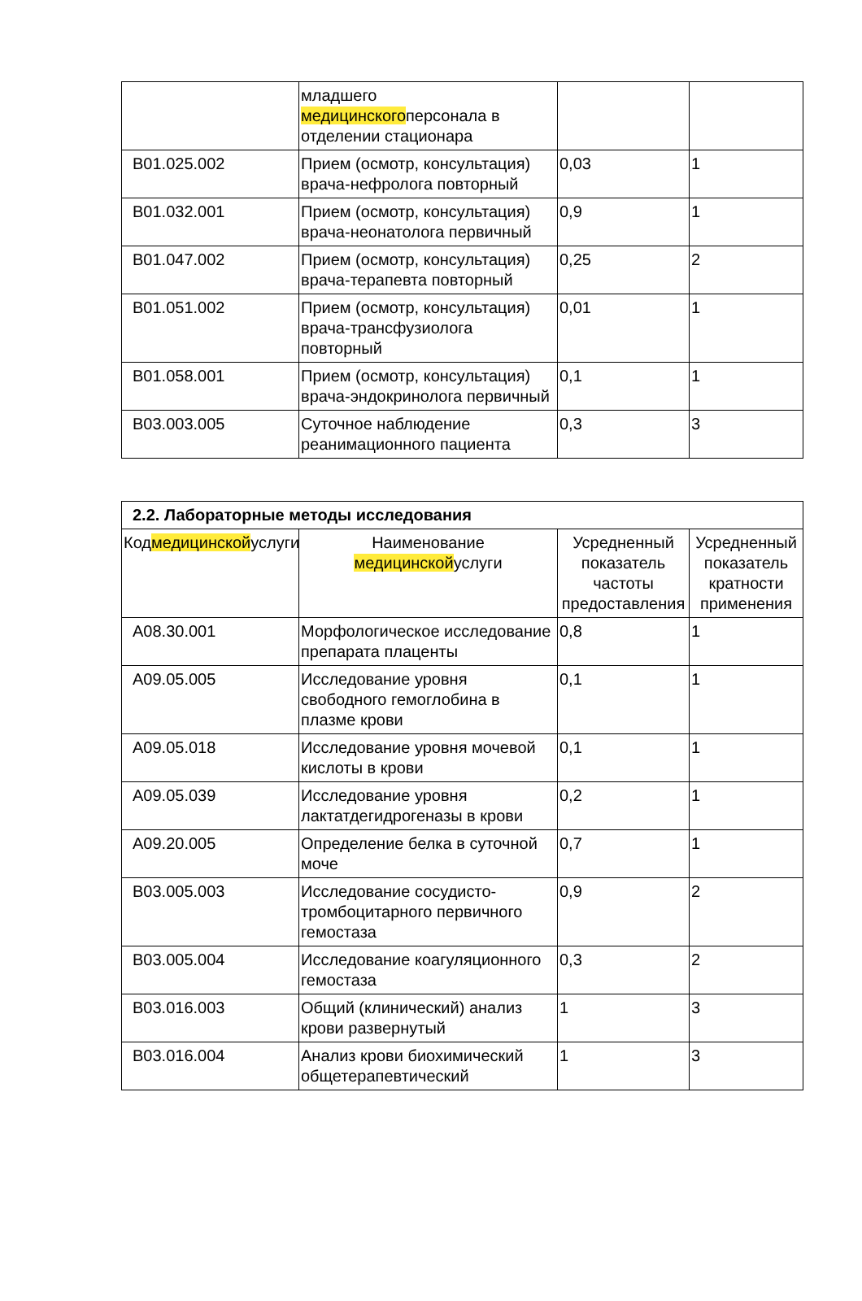| | младшего медицинского персонала в отделении стационара | | |
| B01.025.002 | Прием (осмотр, консультация) врача-нефролога повторный | 0,03 | 1 |
| B01.032.001 | Прием (осмотр, консультация) врача-неонатолога первичный | 0,9 | 1 |
| B01.047.002 | Прием (осмотр, консультация) врача-терапевта повторный | 0,25 | 2 |
| B01.051.002 | Прием (осмотр, консультация) врача-трансфузиолога повторный | 0,01 | 1 |
| B01.058.001 | Прием (осмотр, консультация) врача-эндокринолога первичный | 0,1 | 1 |
| B03.003.005 | Суточное наблюдение реанимационного пациента | 0,3 | 3 |
| 2.2. Лабораторные методы исследования | | | |
| Код медицинской услуги | Наименование медицинской услуги | Усредненный показатель частоты предоставления | Усредненный показатель кратности применения |
| A08.30.001 | Морфологическое исследование препарата плаценты | 0,8 | 1 |
| A09.05.005 | Исследование уровня свободного гемоглобина в плазме крови | 0,1 | 1 |
| A09.05.018 | Исследование уровня мочевой кислоты в крови | 0,1 | 1 |
| A09.05.039 | Исследование уровня лактатдегидрогеназы в крови | 0,2 | 1 |
| A09.20.005 | Определение белка в суточной моче | 0,7 | 1 |
| B03.005.003 | Исследование сосудисто-тромбоцитарного первичного гемостаза | 0,9 | 2 |
| B03.005.004 | Исследование коагуляционного гемостаза | 0,3 | 2 |
| B03.016.003 | Общий (клинический) анализ крови развернутый | 1 | 3 |
| B03.016.004 | Анализ крови биохимический общетерапевтический | 1 | 3 |